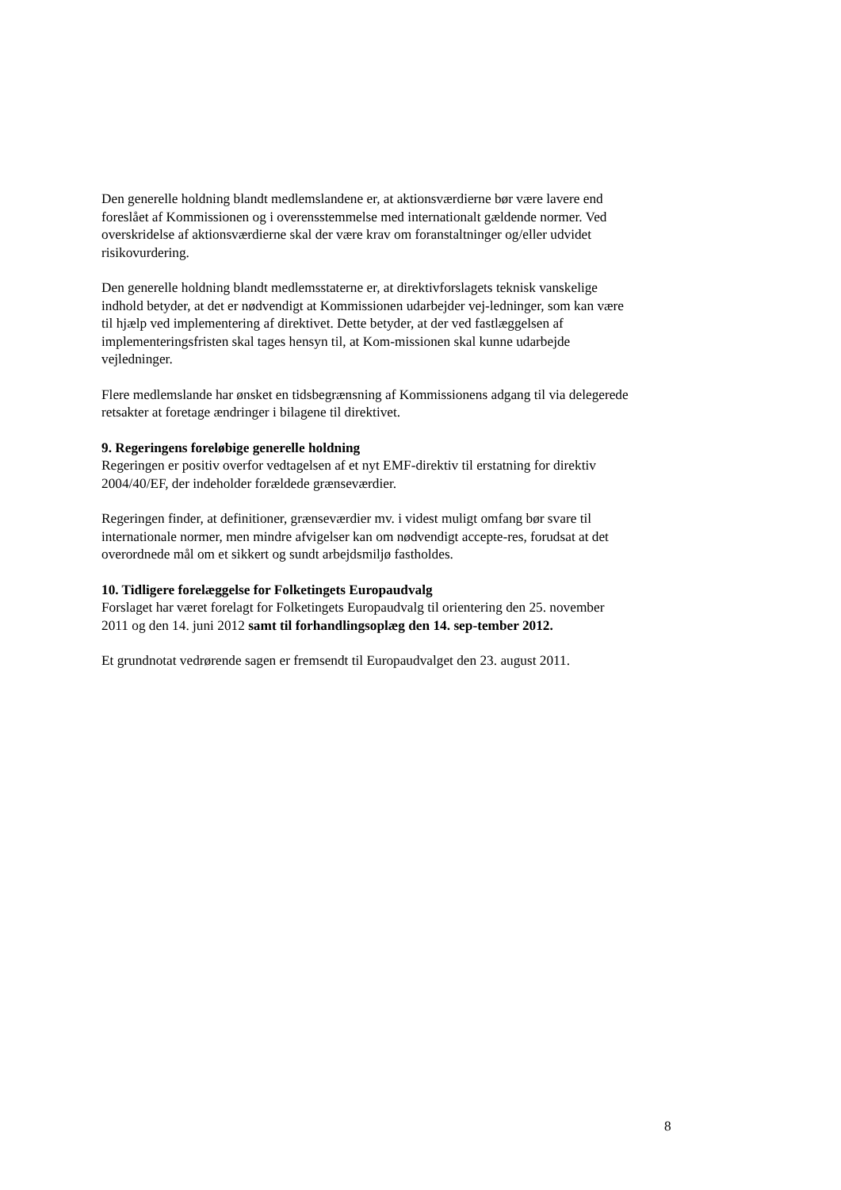Den generelle holdning blandt medlemslandene er, at aktionsværdierne bør være lavere end foreslået af Kommissionen og i overensstemmelse med internationalt gældende normer. Ved overskridelse af aktionsværdierne skal der være krav om foranstaltninger og/eller udvidet risikovurdering.
Den generelle holdning blandt medlemsstaterne er, at direktivforslagets teknisk vanskelige indhold betyder, at det er nødvendigt at Kommissionen udarbejder vej-ledninger, som kan være til hjælp ved implementering af direktivet. Dette betyder, at der ved fastlæggelsen af implementeringsfristen skal tages hensyn til, at Kom-missionen skal kunne udarbejde vejledninger.
Flere medlemslande har ønsket en tidsbegrænsning af Kommissionens adgang til via delegerede retsakter at foretage ændringer i bilagene til direktivet.
9. Regeringens foreløbige generelle holdning
Regeringen er positiv overfor vedtagelsen af et nyt EMF-direktiv til erstatning for direktiv 2004/40/EF, der indeholder forældede grænseværdier.
Regeringen finder, at definitioner, grænseværdier mv. i videst muligt omfang bør svare til internationale normer, men mindre afvigelser kan om nødvendigt accepte-res, forudsat at det overordnede mål om et sikkert og sundt arbejdsmiljø fastholdes.
10. Tidligere forelæggelse for Folketingets Europaudvalg
Forslaget har været forelagt for Folketingets Europaudvalg til orientering den 25. november 2011 og den 14. juni 2012 samt til forhandlingsoplæg den 14. sep-tember 2012.
Et grundnotat vedrørende sagen er fremsendt til Europaudvalget den 23. august 2011.
8